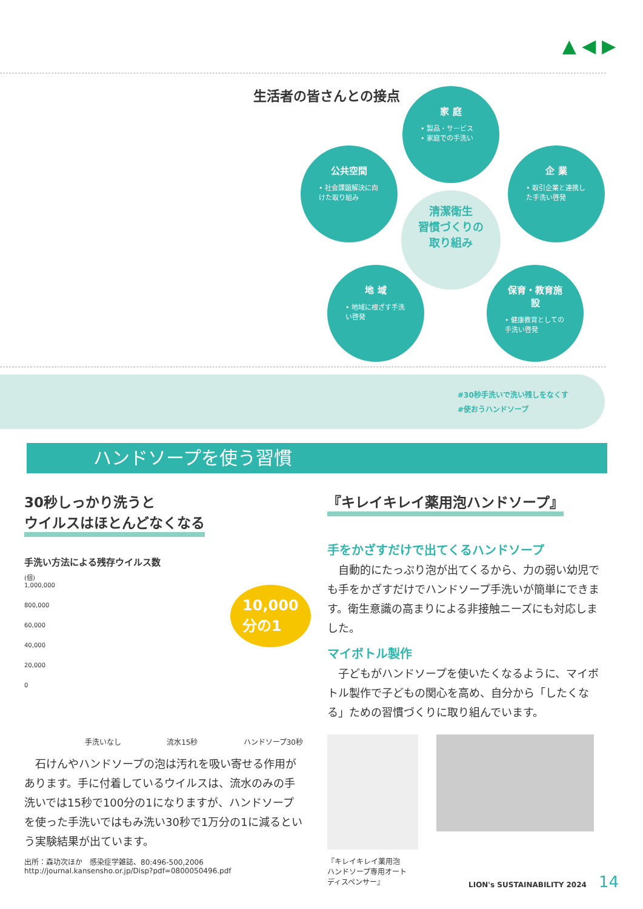▲ ◀ ▶
生活者の皆さんとの接点
家 庭
• 製品・サービス
• 家庭での手洗い
公共空間
• 社会課題解決に向けた取り組み
企 業
• 取引企業と連携した手洗い啓発
清潔衛生
習慣づくりの
取り組み
地 域
• 地域に根ざす手洗い啓発
保育・教育施設
• 健康教育としての手洗い啓発
#30秒手洗いで洗い残しをなくす
#使おうハンドソープ
ハンドソープを使う習慣
30秒しっかり洗うと
ウイルスはほとんどなくなる
手洗い方法による残存ウイルス数
(個)
1,000,000
800,000
60,000
40,000
20,000
0
10,000
分の1
手洗いなし 流水15秒 ハンドソープ30秒
　石けんやハンドソープの泡は汚れを吸い寄せる作用があります。手に付着しているウイルスは、流水のみの手洗いでは15秒で100分の1になりますが、ハンドソープを使った手洗いではもみ洗い30秒で1万分の1に減るという実験結果が出ています。
出所：森功次ほか　感染症学雑誌、80:496-500,2006
http://journal.kansensho.or.jp/Disp?pdf=0800050496.pdf
『キレイキレイ薬用泡ハンドソープ』
手をかざすだけで出てくるハンドソープ
　自動的にたっぷり泡が出てくるから、力の弱い幼児でも手をかざすだけでハンドソープ手洗いが簡単にできます。衛生意識の高まりによる非接触ニーズにも対応しました。
マイボトル製作
　子どもがハンドソープを使いたくなるように、マイボトル製作で子どもの関心を高め、自分から「したくなる」ための習慣づくりに取り組んでいます。
『キレイキレイ薬用泡
ハンドソープ専用オート
ディスペンサー』
LION's SUSTAINABILITY 2024 14